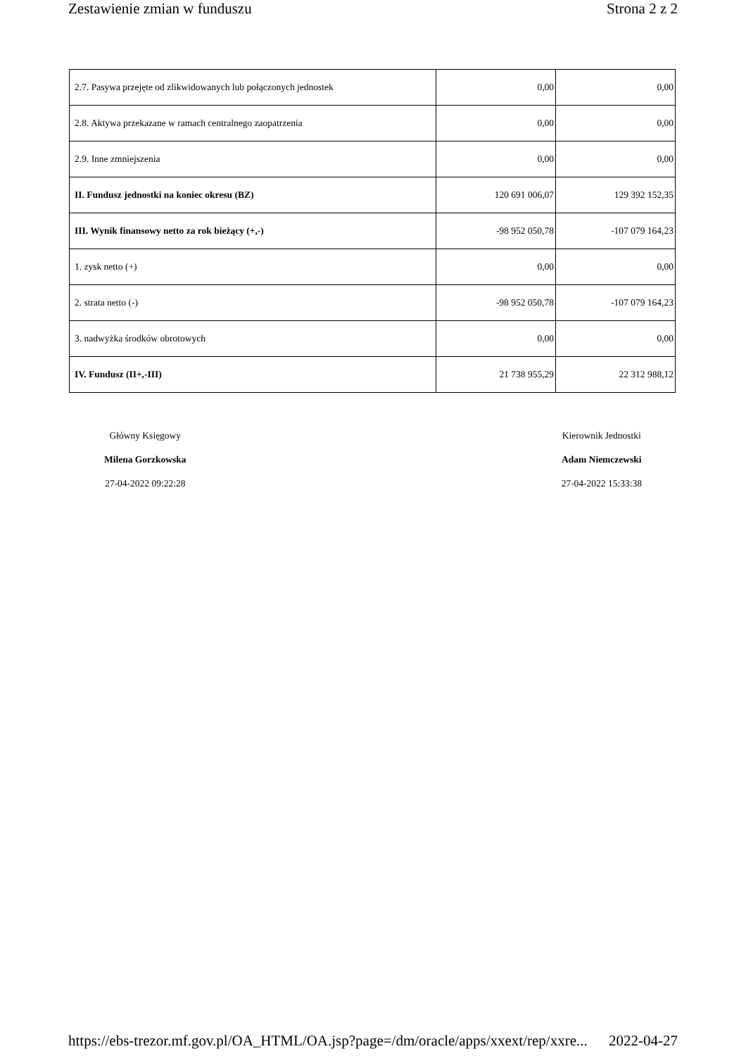Zestawienie zmian w funduszu Strona 2 z 2
| 2.7. Pasywa przejęte od zlikwidowanych lub połączonych jednostek | 0,00 | 0,00 |
| 2.8. Aktywa przekazane w ramach centralnego zaopatrzenia | 0,00 | 0,00 |
| 2.9. Inne zmniejszenia | 0,00 | 0,00 |
| II. Fundusz jednostki na koniec okresu (BZ) | 120 691 006,07 | 129 392 152,35 |
| III. Wynik finansowy netto za rok bieżący (+,-) | -98 952 050,78 | -107 079 164,23 |
| 1. zysk netto (+) | 0,00 | 0,00 |
| 2. strata netto (-) | -98 952 050,78 | -107 079 164,23 |
| 3. nadwyżka środków obrotowych | 0,00 | 0,00 |
| IV. Fundusz (II+,-III) | 21 738 955,29 | 22 312 988,12 |
Główny Księgowy
Milena Gorzkowska
27-04-2022 09:22:28
Kierownik Jednostki
Adam Niemczewski
27-04-2022 15:33:38
https://ebs-trezor.mf.gov.pl/OA_HTML/OA.jsp?page=/dm/oracle/apps/xxext/rep/xxre... 2022-04-27